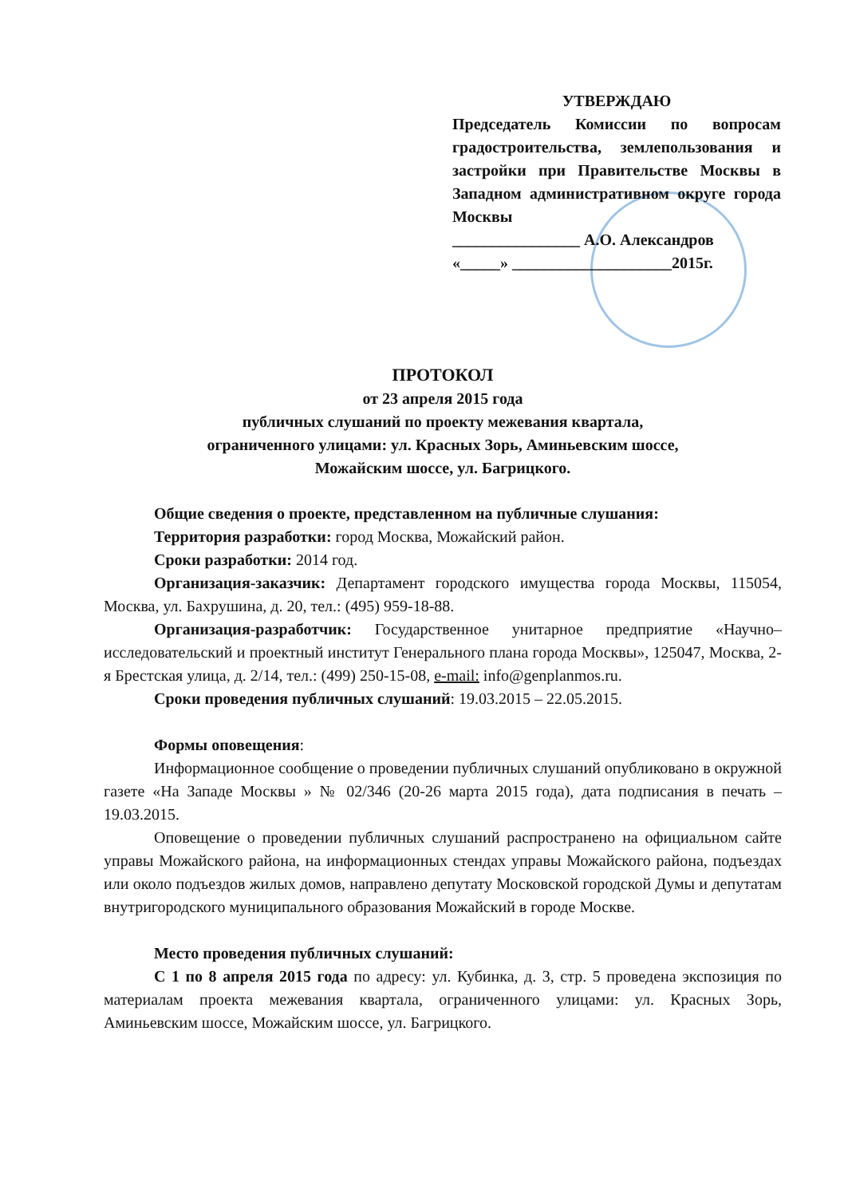УТВЕРЖДАЮ
Председатель Комиссии по вопросам градостроительства, землепользования и застройки при Правительстве Москвы в Западном административном округе города Москвы
________________ А.О. Александров
«_____» ____________________2015г.
ПРОТОКОЛ
от 23 апреля 2015 года
публичных слушаний по проекту межевания квартала,
ограниченного улицами: ул. Красных Зорь, Аминьевским шоссе,
Можайским шоссе, ул. Багрицкого.
Общие сведения о проекте, представленном на публичные слушания:
Территория разработки: город Москва, Можайский район.
Сроки разработки: 2014 год.
Организация-заказчик: Департамент городского имущества города Москвы, 115054, Москва, ул. Бахрушина, д. 20, тел.: (495) 959-18-88.
Организация-разработчик: Государственное унитарное предприятие «Научно–исследовательский и проектный институт Генерального плана города Москвы», 125047, Москва, 2-я Брестская улица, д. 2/14, тел.: (499) 250-15-08, e-mail: info@genplanmos.ru.
Сроки проведения публичных слушаний: 19.03.2015 – 22.05.2015.
Формы оповещения:
Информационное сообщение о проведении публичных слушаний опубликовано в окружной газете «На Западе Москвы » № 02/346 (20-26 марта 2015 года), дата подписания в печать – 19.03.2015.
Оповещение о проведении публичных слушаний распространено на официальном сайте управы Можайского района, на информационных стендах управы Можайского района, подъездах или около подъездов жилых домов, направлено депутату Московской городской Думы и депутатам внутригородского муниципального образования Можайский в городе Москве.
Место проведения публичных слушаний:
С 1 по 8 апреля 2015 года по адресу: ул. Кубинка, д. 3, стр. 5 проведена экспозиция по материалам проекта межевания квартала, ограниченного улицами: ул. Красных Зорь, Аминьевским шоссе, Можайским шоссе, ул. Багрицкого.